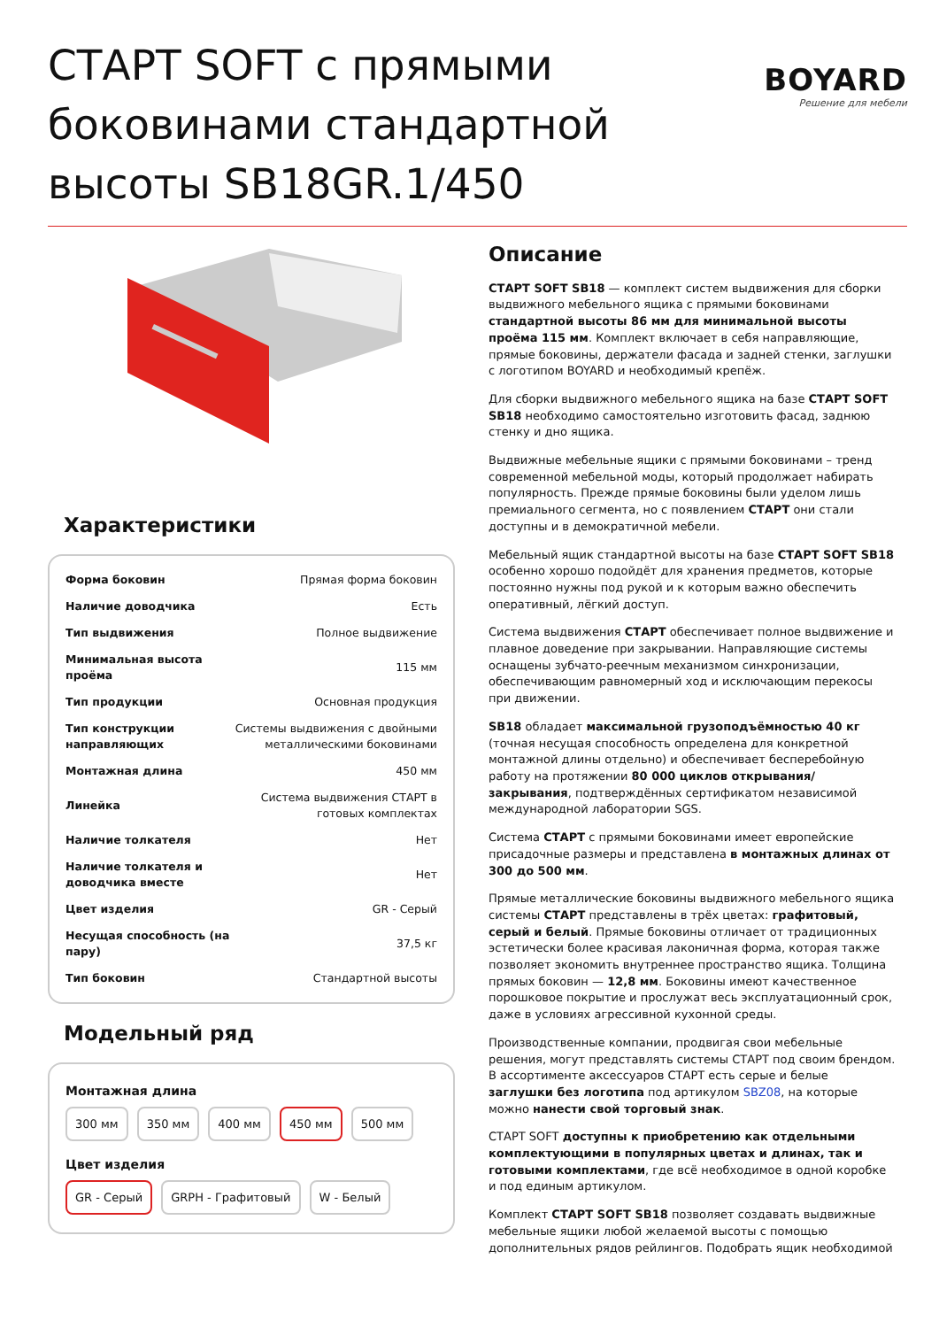СТАРТ SOFT с прямыми боковинами стандартной высоты SB18GR.1/450
BOYARD
Решение для мебели
Характеристики
| Форма боковин | Прямая форма боковин |
| Наличие доводчика | Есть |
| Тип выдвижения | Полное выдвижение |
| Минимальная высота проёма | 115 мм |
| Тип продукции | Основная продукция |
| Тип конструкции направляющих | Системы выдвижения с двойными металлическими боковинами |
| Монтажная длина | 450 мм |
| Линейка | Система выдвижения СТАРТ в готовых комплектах |
| Наличие толкателя | Нет |
| Наличие толкателя и доводчика вместе | Нет |
| Цвет изделия | GR - Серый |
| Несущая способность (на пару) | 37,5 кг |
| Тип боковин | Стандартной высоты |
Модельный ряд
Монтажная длина
300 мм 350 мм 400 мм 450 мм 500 мм
Цвет изделия
GR - Серый GRPH - Графитовый W - Белый
Описание
СТАРТ SOFT SB18 — комплект систем выдвижения для сборки выдвижного мебельного ящика с прямыми боковинами стандартной высоты 86 мм для минимальной высоты проёма 115 мм. Комплект включает в себя направляющие, прямые боковины, держатели фасада и задней стенки, заглушки с логотипом BOYARD и необходимый крепёж.
Для сборки выдвижного мебельного ящика на базе СТАРТ SOFT SB18 необходимо самостоятельно изготовить фасад, заднюю стенку и дно ящика.
Выдвижные мебельные ящики с прямыми боковинами – тренд современной мебельной моды, который продолжает набирать популярность. Прежде прямые боковины были уделом лишь премиального сегмента, но с появлением СТАРТ они стали доступны и в демократичной мебели.
Мебельный ящик стандартной высоты на базе СТАРТ SOFT SB18 особенно хорошо подойдёт для хранения предметов, которые постоянно нужны под рукой и к которым важно обеспечить оперативный, лёгкий доступ.
Система выдвижения СТАРТ обеспечивает полное выдвижение и плавное доведение при закрывании. Направляющие системы оснащены зубчато-реечным механизмом синхронизации, обеспечивающим равномерный ход и исключающим перекосы при движении.
SB18 обладает максимальной грузоподъёмностью 40 кг (точная несущая способность определена для конкретной монтажной длины отдельно) и обеспечивает бесперебойную работу на протяжении 80 000 циклов открывания/закрывания, подтверждённых сертификатом независимой международной лаборатории SGS.
Система СТАРТ с прямыми боковинами имеет европейские присадочные размеры и представлена в монтажных длинах от 300 до 500 мм.
Прямые металлические боковины выдвижного мебельного ящика системы СТАРТ представлены в трёх цветах: графитовый, серый и белый. Прямые боковины отличает от традиционных эстетически более красивая лаконичная форма, которая также позволяет экономить внутреннее пространство ящика. Толщина прямых боковин — 12,8 мм. Боковины имеют качественное порошковое покрытие и прослужат весь эксплуатационный срок, даже в условиях агрессивной кухонной среды.
Производственные компании, продвигая свои мебельные решения, могут представлять системы СТАРТ под своим брендом. В ассортименте аксессуаров СТАРТ есть серые и белые заглушки без логотипа под артикулом SBZ08, на которые можно нанести свой торговый знак.
СТАРТ SOFT доступны к приобретению как отдельными комплектующими в популярных цветах и длинах, так и готовыми комплектами, где всё необходимое в одной коробке и под единым артикулом.
Комплект СТАРТ SOFT SB18 позволяет создавать выдвижные мебельные ящики любой желаемой высоты с помощью дополнительных рядов рейлингов. Подобрать ящик необходимой